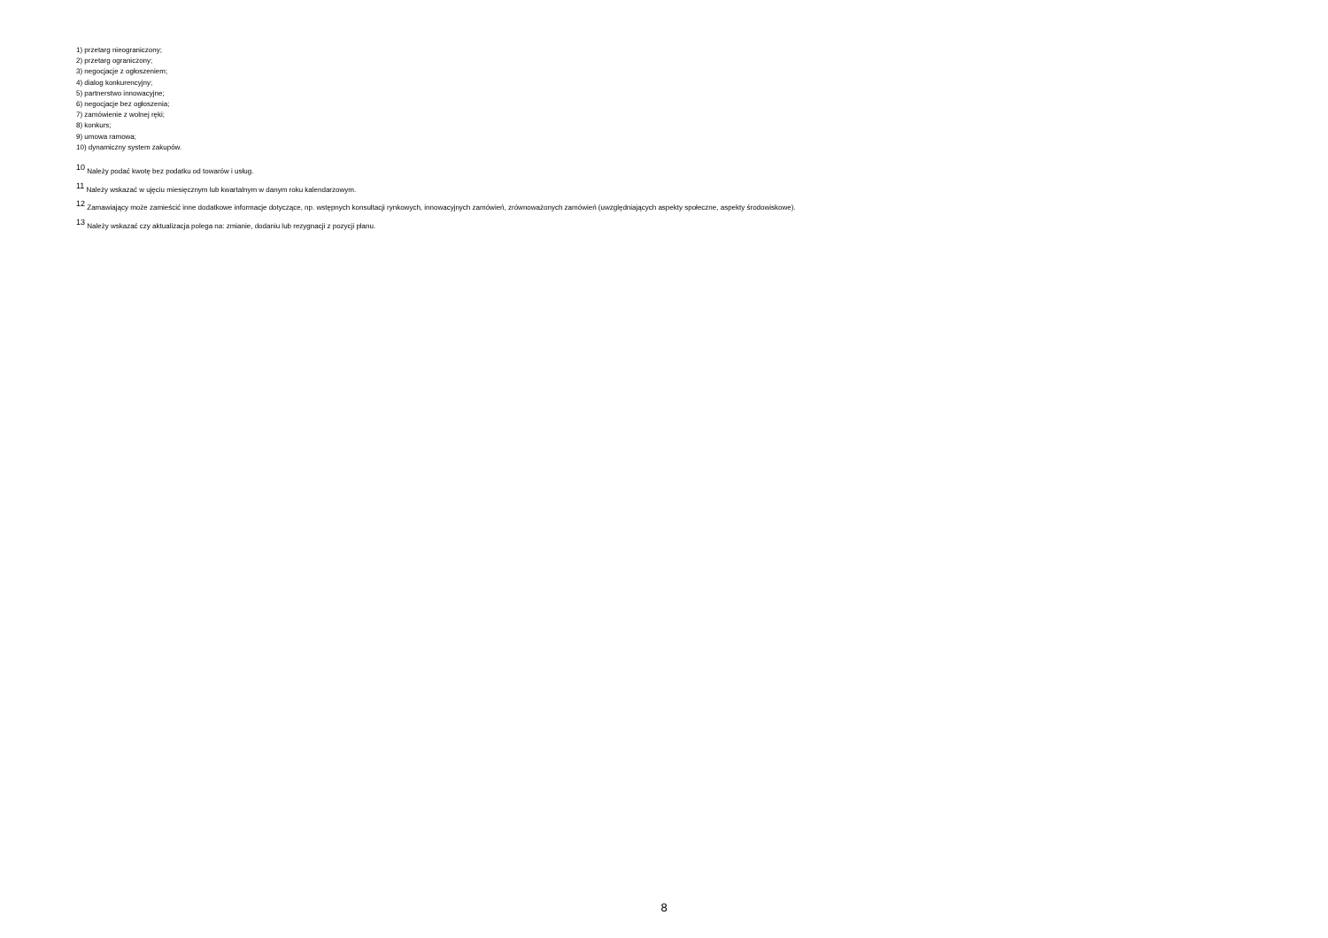1) przetarg nieograniczony;
2) przetarg ograniczony;
3) negocjacje z ogłoszeniem;
4) dialog konkurencyjny;
5) partnerstwo innowacyjne;
6) negocjacje bez ogłoszenia;
7) zamówienie z wolnej ręki;
8) konkurs;
9) umowa ramowa;
10) dynamiczny system zakupów.
<sup>10</sup> Należy podać kwotę bez podatku od towarów i usług.
<sup>11</sup> Należy wskazać w ujęciu miesięcznym lub kwartalnym w danym roku kalendarzowym.
<sup>12</sup> Zamawiający może zamieścić inne dodatkowe informacje dotyczące, np. wstępnych konsultacji rynkowych, innowacyjnych zamówień, zrównoważonych zamówień (uwzględniających aspekty społeczne, aspekty środowiskowe).
<sup>13</sup> Należy wskazać czy aktualizacja polega na: zmianie, dodaniu lub rezygnacji z pozycji planu.
8